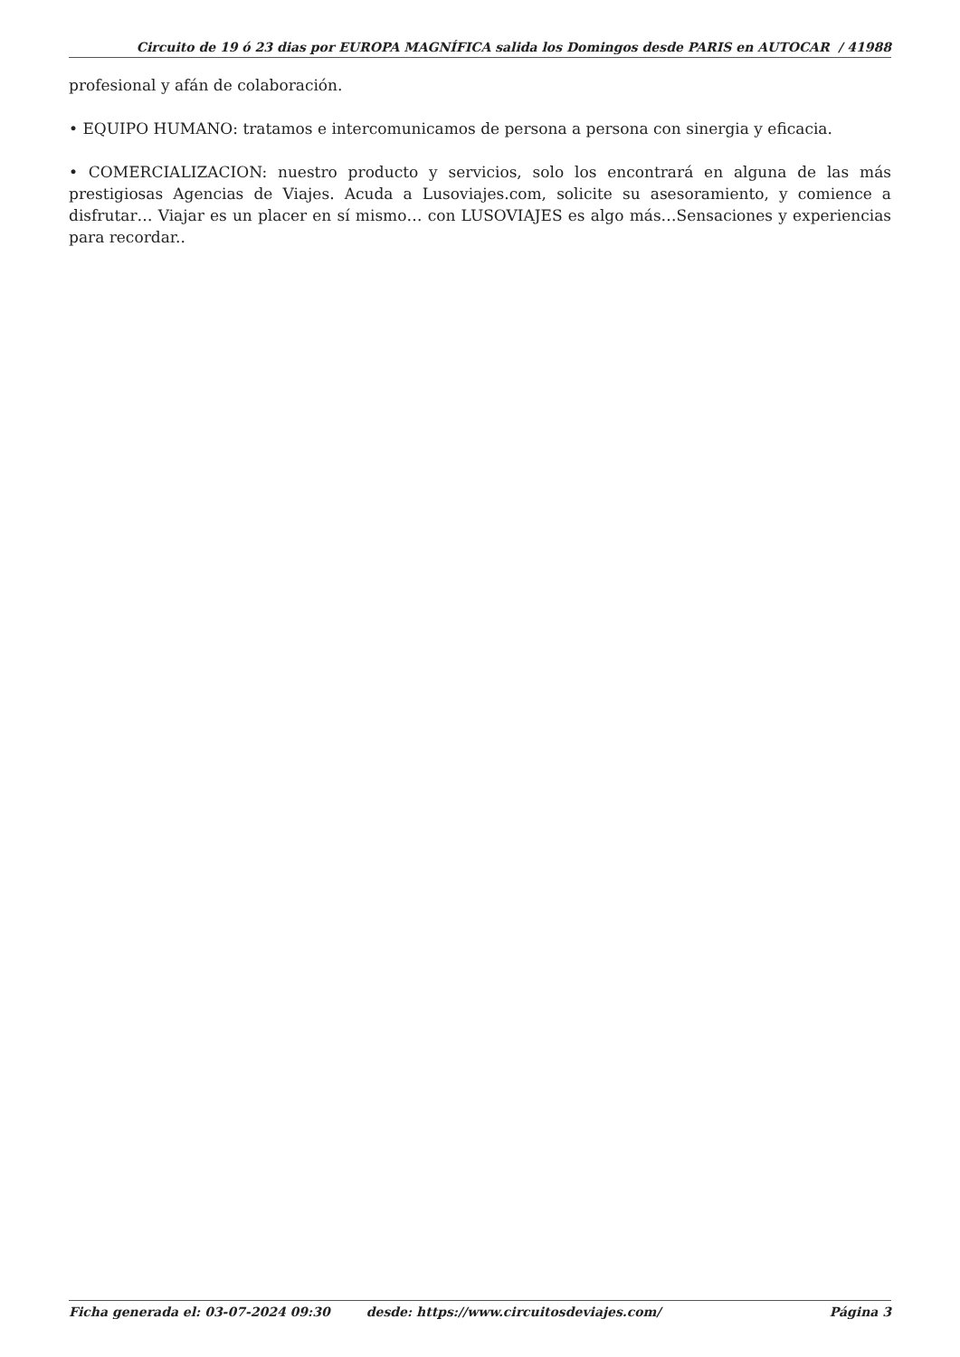Circuito de 19 ó 23 dias por EUROPA MAGNÍFICA salida los Domingos desde PARIS en AUTOCAR / 41988
profesional y afán de colaboración.
• EQUIPO HUMANO: tratamos e intercomunicamos de persona a persona con sinergia y eficacia.
• COMERCIALIZACION: nuestro producto y servicios, solo los encontrará en alguna de las más prestigiosas Agencias de Viajes. Acuda a Lusoviajes.com, solicite su asesoramiento, y comience a disfrutar… Viajar es un placer en sí mismo… con LUSOVIAJES es algo más…Sensaciones y experiencias para recordar..
Ficha generada el: 03-07-2024 09:30 desde: https://www.circuitosdeviajes.com/ Página 3